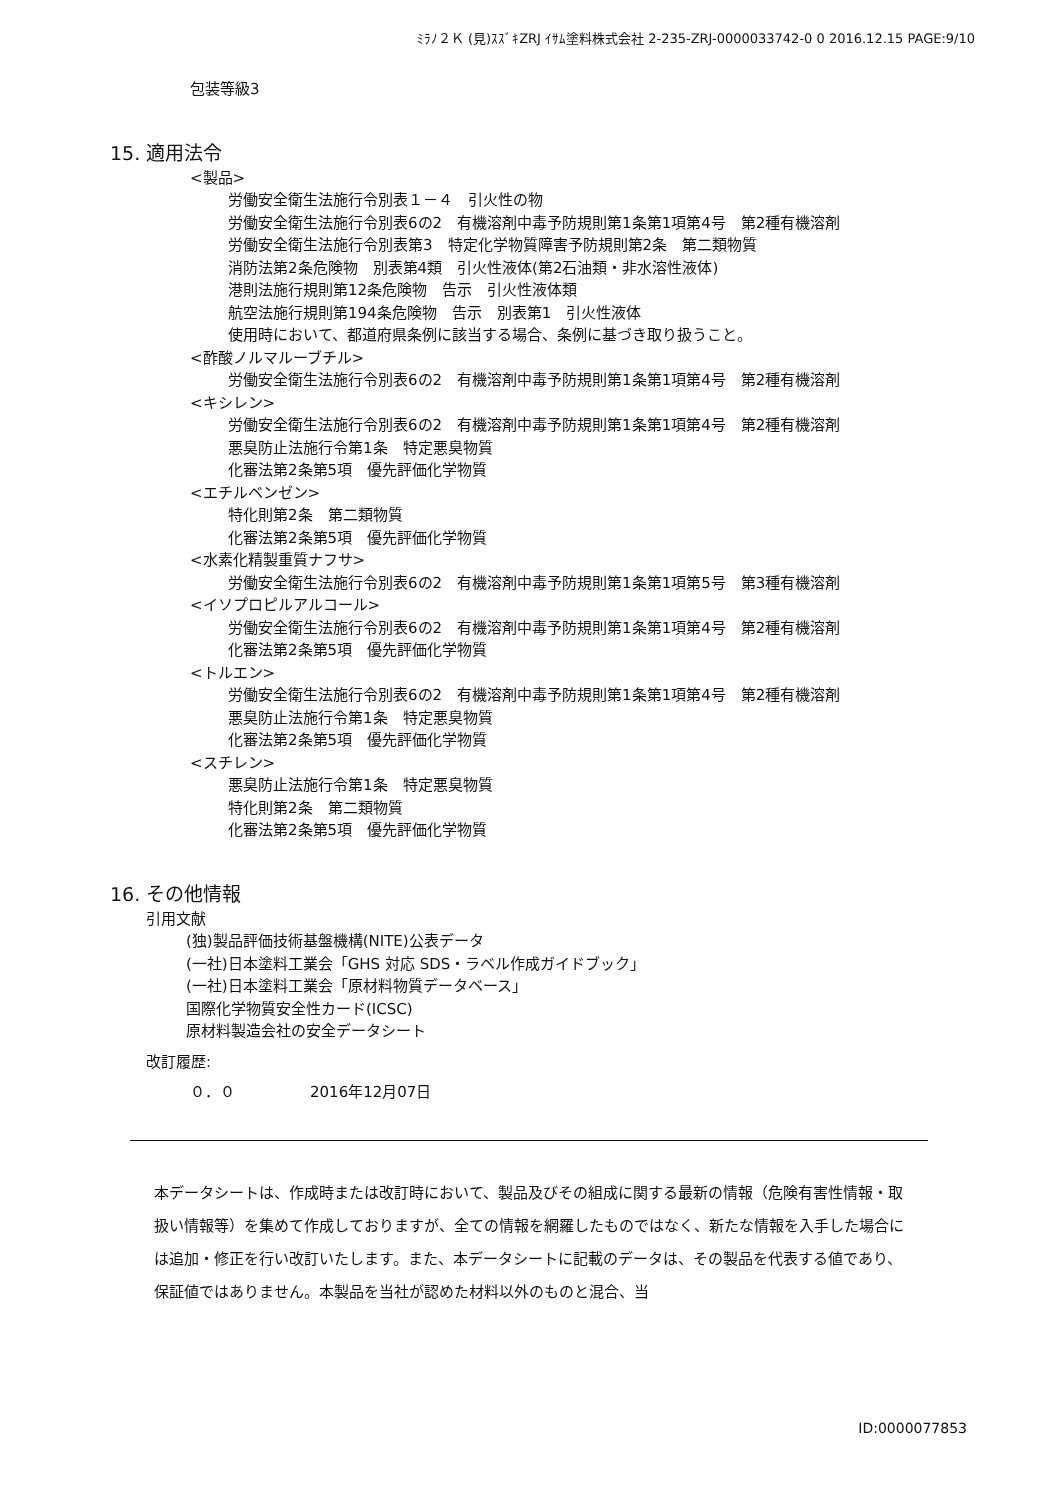ﾐﾗﾉ２Ｋ (見)ｽｽﾞｷZRJ ｲｻﾑ塗料株式会社 2-235-ZRJ-0000033742-0 0 2016.12.15 PAGE:9/10
包装等級3
15. 適用法令
<製品>
労働安全衛生法施行令別表１－４　引火性の物
労働安全衛生法施行令別表6の2　有機溶剤中毒予防規則第1条第1項第4号　第2種有機溶剤
労働安全衛生法施行令別表第3　特定化学物質障害予防規則第2条　第二類物質
消防法第2条危険物　別表第4類　引火性液体(第2石油類・非水溶性液体)
港則法施行規則第12条危険物　告示　引火性液体類
航空法施行規則第194条危険物　告示　別表第1　引火性液体
使用時において、都道府県条例に該当する場合、条例に基づき取り扱うこと。
<酢酸ノルマルーブチル>
労働安全衛生法施行令別表6の2　有機溶剤中毒予防規則第1条第1項第4号　第2種有機溶剤
<キシレン>
労働安全衛生法施行令別表6の2　有機溶剤中毒予防規則第1条第1項第4号　第2種有機溶剤
悪臭防止法施行令第1条　特定悪臭物質
化審法第2条第5項　優先評価化学物質
<エチルベンゼン>
特化則第2条　第二類物質
化審法第2条第5項　優先評価化学物質
<水素化精製重質ナフサ>
労働安全衛生法施行令別表6の2　有機溶剤中毒予防規則第1条第1項第5号　第3種有機溶剤
<イソプロピルアルコール>
労働安全衛生法施行令別表6の2　有機溶剤中毒予防規則第1条第1項第4号　第2種有機溶剤
化審法第2条第5項　優先評価化学物質
<トルエン>
労働安全衛生法施行令別表6の2　有機溶剤中毒予防規則第1条第1項第4号　第2種有機溶剤
悪臭防止法施行令第1条　特定悪臭物質
化審法第2条第5項　優先評価化学物質
<スチレン>
悪臭防止法施行令第1条　特定悪臭物質
特化則第2条　第二類物質
化審法第2条第5項　優先評価化学物質
16. その他情報
引用文献
(独)製品評価技術基盤機構(NITE)公表データ
(一社)日本塗料工業会「GHS 対応 SDS・ラベル作成ガイドブック」
(一社)日本塗料工業会「原材料物質データベース」
国際化学物質安全性カード(ICSC)
原材料製造会社の安全データシート
改訂履歴:
０．０　　　　　2016年12月07日
本データシートは、作成時または改訂時において、製品及びその組成に関する最新の情報（危険有害性情報・取扱い情報等）を集めて作成しておりますが、全ての情報を網羅したものではなく、新たな情報を入手した場合には追加・修正を行い改訂いたします。また、本データシートに記載のデータは、その製品を代表する値であり、保証値ではありません。本製品を当社が認めた材料以外のものと混合、当
ID:0000077853